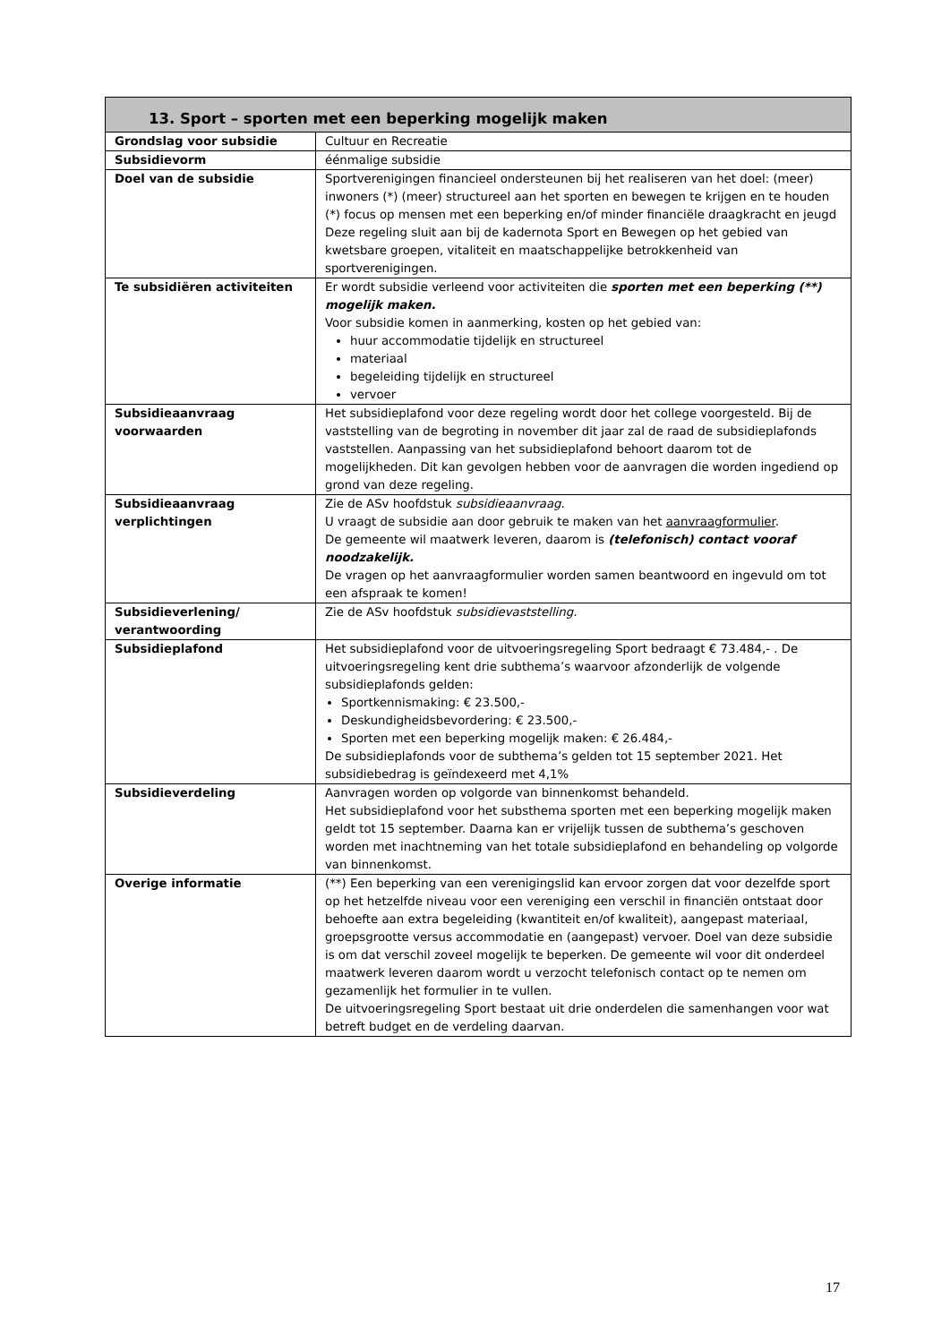| 13. Sport – sporten met een beperking mogelijk maken | |
| --- | --- |
| Grondslag voor subsidie | Cultuur en Recreatie |
| Subsidievorm | éénmalige subsidie |
| Doel van de subsidie | Sportverenigingen financieel ondersteunen bij het realiseren van het doel: (meer) inwoners (*) (meer) structureel aan het sporten en bewegen te krijgen en te houden (*) focus op mensen met een beperking en/of minder financiële draagkracht en jeugd Deze regeling sluit aan bij de kadernota Sport en Bewegen op het gebied van kwetsbare groepen, vitaliteit en maatschappelijke betrokkenheid van sportverenigingen. |
| Te subsidiëren activiteiten | Er wordt subsidie verleend voor activiteiten die sporten met een beperking (**) mogelijk maken. Voor subsidie komen in aanmerking, kosten op het gebied van: huur accommodatie tijdelijk en structureel materiaal begeleiding tijdelijk en structureel vervoer |
| Subsidieaanvraag voorwaarden | Het subsidieplafond voor deze regeling wordt door het college voorgesteld. Bij de vaststelling van de begroting in november dit jaar zal de raad de subsidieplafonds vaststellen. Aanpassing van het subsidieplafond behoort daarom tot de mogelijkheden. Dit kan gevolgen hebben voor de aanvragen die worden ingediend op grond van deze regeling. |
| Subsidieaanvraag verplichtingen | Zie de ASv hoofdstuk subsidieaanvraag . U vraagt de subsidie aan door gebruik te maken van het aanvraagformulier . De gemeente wil maatwerk leveren, daarom is (telefonisch) contact vooraf noodzakelijk. De vragen op het aanvraagformulier worden samen beantwoord en ingevuld om tot een afspraak te komen! |
| Subsidieverlening/ verantwoording | Zie de ASv hoofdstuk subsidievaststelling. |
| Subsidieplafond | Het subsidieplafond voor de uitvoeringsregeling Sport bedraagt € 73.484,- . De uitvoeringsregeling kent drie subthema’s waarvoor afzonderlijk de volgende subsidieplafonds gelden: Sportkennismaking: € 23.500,- Deskundigheidsbevordering: € 23.500,- Sporten met een beperking mogelijk maken: € 26.484,- De subsidieplafonds voor de subthema’s gelden tot 15 september 2021. Het subsidiebedrag is geïndexeerd met 4,1% |
| Subsidieverdeling | Aanvragen worden op volgorde van binnenkomst behandeld. Het subsidieplafond voor het substhema sporten met een beperking mogelijk maken geldt tot 15 september. Daarna kan er vrijelijk tussen de subthema’s geschoven worden met inachtneming van het totale subsidieplafond en behandeling op volgorde van binnenkomst. |
| Overige informatie | (**) Een beperking van een verenigingslid kan ervoor zorgen dat voor dezelfde sport op het hetzelfde niveau voor een vereniging een verschil in financiën ontstaat door behoefte aan extra begeleiding (kwantiteit en/of kwaliteit), aangepast materiaal, groepsgrootte versus accommodatie en (aangepast) vervoer. Doel van deze subsidie is om dat verschil zoveel mogelijk te beperken. De gemeente wil voor dit onderdeel maatwerk leveren daarom wordt u verzocht telefonisch contact op te nemen om gezamenlijk het formulier in te vullen. De uitvoeringsregeling Sport bestaat uit drie onderdelen die samenhangen voor wat betreft budget en de verdeling daarvan. |
17